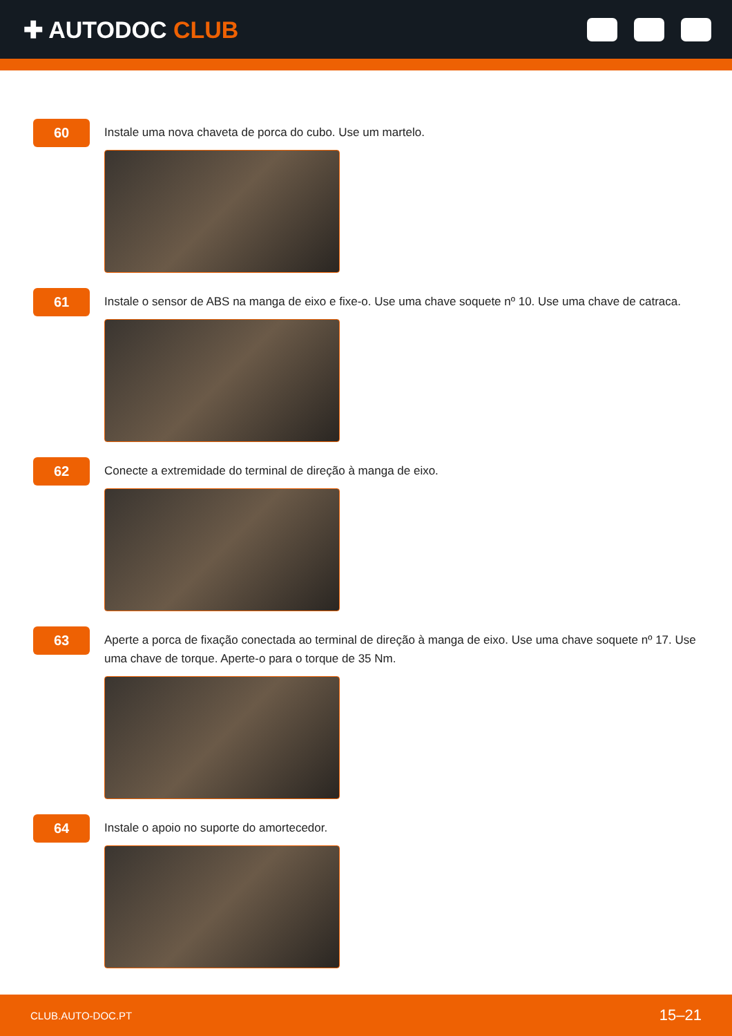✚ AUTODOC CLUB
60
Instale uma nova chaveta de porca do cubo. Use um martelo.
61
Instale o sensor de ABS na manga de eixo e fixe-o. Use uma chave soquete nº 10. Use uma chave de catraca.
62
Conecte a extremidade do terminal de direção à manga de eixo.
63
Aperte a porca de fixação conectada ao terminal de direção à manga de eixo. Use uma chave soquete nº 17. Use uma chave de torque. Aperte-o para o torque de 35 Nm.
64
Instale o apoio no suporte do amortecedor.
CLUB.AUTO-DOC.PT 15–21